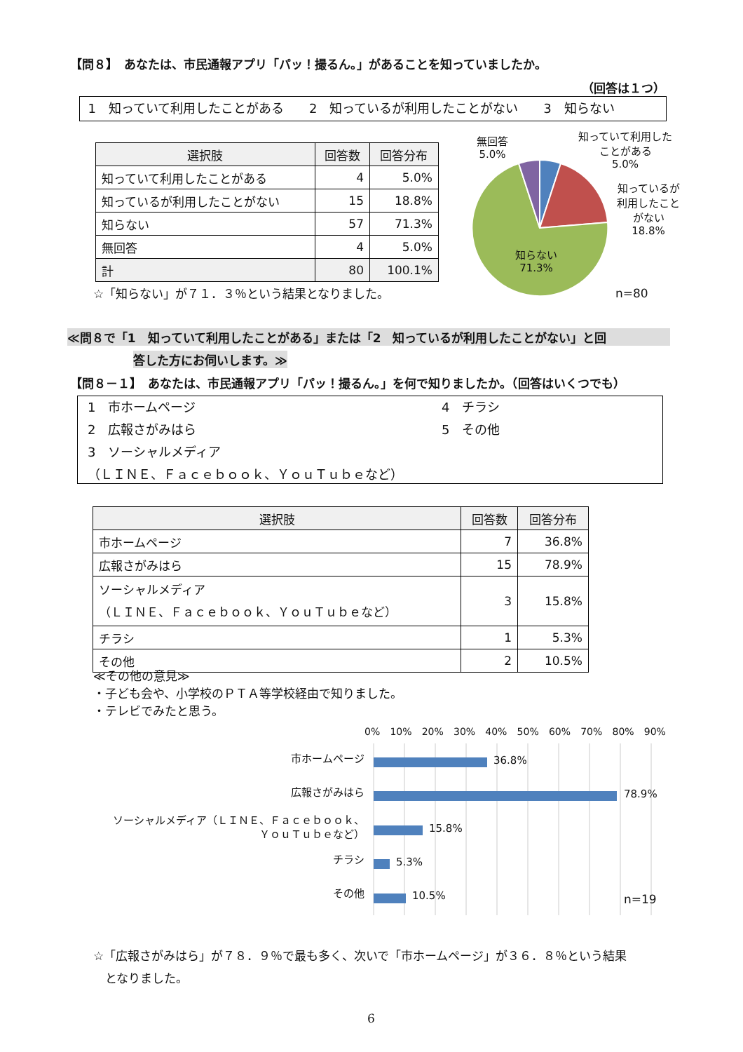【問８】　あなたは、市民通報アプリ「パッ！撮るん。」があることを知っていましたか。
（回答は１つ）
1　知っていて利用したことがある　　2　知っているが利用したことがない　　3　知らない
| 選択肢 | 回答数 | 回答分布 |
| --- | --- | --- |
| 知っていて利用したことがある | 4 | 5.0% |
| 知っているが利用したことがない | 15 | 18.8% |
| 知らない | 57 | 71.3% |
| 無回答 | 4 | 5.0% |
| 計 | 80 | 100.1% |
☆「知らない」が７１．３％という結果となりました。
無回答
5.0%
知っていて利用した
ことがある
5.0%
知っているが
利用したこと
がない
18.8%
知らない
71.3%
n=80
≪問８で「1　知っていて利用したことがある」または「2　知っているが利用したことがない」と回
答した方にお伺いします。≫
【問８－１】　あなたは、市民通報アプリ「パッ！撮るん。」を何で知りましたか。（回答はいくつでも）
1　市ホームページ
2　広報さがみはら
3　ソーシャルメディア
4　チラシ
5　その他
（ＬＩＮＥ、Ｆａｃｅｂｏｏｋ、ＹｏｕＴｕｂｅなど）
| 選択肢 | 回答数 | 回答分布 |
| --- | --- | --- |
| 市ホームページ | 7 | 36.8% |
| 広報さがみはら | 15 | 78.9% |
| ソーシャルメディア （ＬＩＮＥ、Ｆａｃｅｂｏｏｋ、ＹｏｕＴｕｂｅなど） | 3 | 15.8% |
| チラシ | 1 | 5.3% |
| その他 | 2 | 10.5% |
≪その他の意見≫
・子ども会や、小学校のＰＴＡ等学校経由で知りました。
・テレビでみたと思う。
0% 10% 20% 30% 40% 50% 60% 70% 80% 90%
市ホームページ
広報さがみはら
ソーシャルメディア（ＬＩＮＥ、Ｆａｃｅｂｏｏｋ、
ＹｏｕＴｕｂｅなど）
チラシ
その他
36.8%
78.9%
15.8%
5.3%
10.5% n=19
☆「広報さがみはら」が７８．９％で最も多く、次いで「市ホームページ」が３６．８％という結果
　となりました。
6